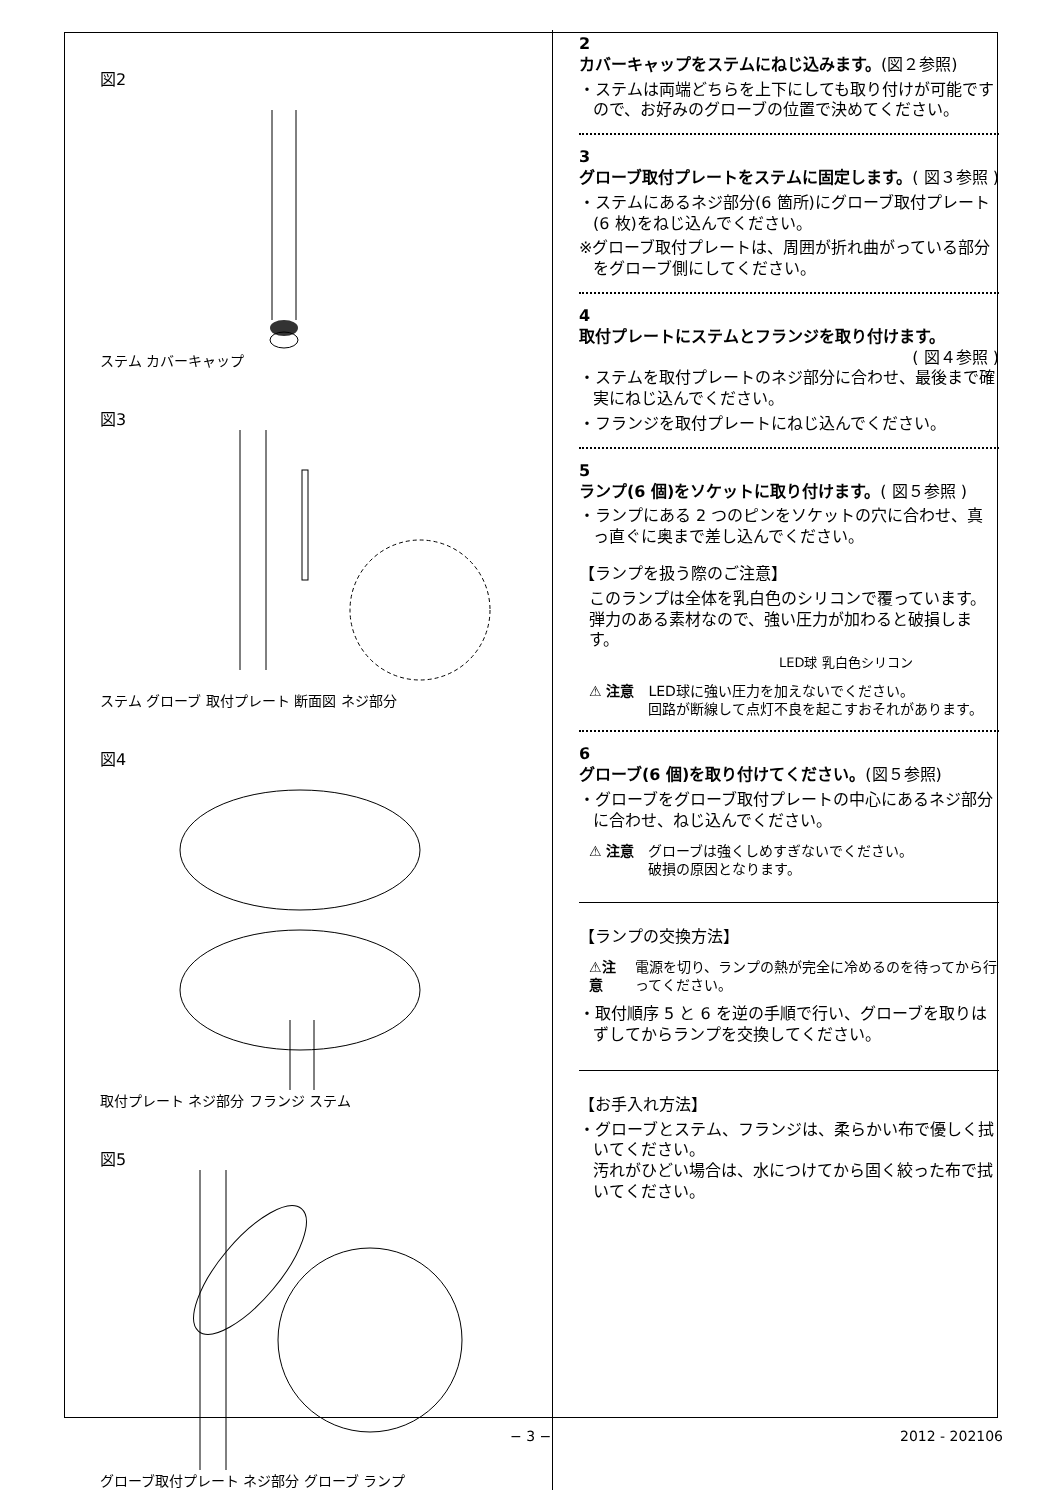図2
ステム カバーキャップ
図3
ステム グローブ 取付プレート 断面図 ネジ部分
図4
取付プレート ネジ部分 フランジ ステム
図5
グローブ取付プレート ネジ部分 グローブ ランプ
2
カバーキャップをステムにねじ込みます。(図２参照)
・ステムは両端どちらを上下にしても取り付けが可能ですので、お好みのグローブの位置で決めてください。
3
グローブ取付プレートをステムに固定します。 ( 図３参照 )
・ステムにあるネジ部分(6 箇所)にグローブ取付プレート(6 枚)をねじ込んでください。
※グローブ取付プレートは、周囲が折れ曲がっている部分をグローブ側にしてください。
4
取付プレートにステムとフランジを取り付けます。 ( 図４参照 )
・ステムを取付プレートのネジ部分に合わせ、最後まで確実にねじ込んでください。
・フランジを取付プレートにねじ込んでください。
5
ランプ(6 個)をソケットに取り付けます。( 図５参照 )
・ランプにある 2 つのピンをソケットの穴に合わせ、真っ直ぐに奥まで差し込んでください。
【ランプを扱う際のご注意】
このランプは全体を乳白色のシリコンで覆っています。弾力のある素材なので、強い圧力が加わると破損します。
LED球 乳白色シリコン
⚠ 注意 LED球に強い圧力を加えないでください。
回路が断線して点灯不良を起こすおそれがあります。
6
グローブ(6 個)を取り付けてください。(図５参照)
・グローブをグローブ取付プレートの中心にあるネジ部分に合わせ、ねじ込んでください。
⚠ 注意 グローブは強くしめすぎないでください。
破損の原因となります。
【ランプの交換方法】
⚠注意 電源を切り、ランプの熱が完全に冷めるのを待ってから行ってください。
・取付順序 5 と 6 を逆の手順で行い、グローブを取りはずしてからランプを交換してください。
【お手入れ方法】
・グローブとステム、フランジは、柔らかい布で優しく拭いてください。
汚れがひどい場合は、水につけてから固く絞った布で拭いてください。
− 3 − 2012 - 202106